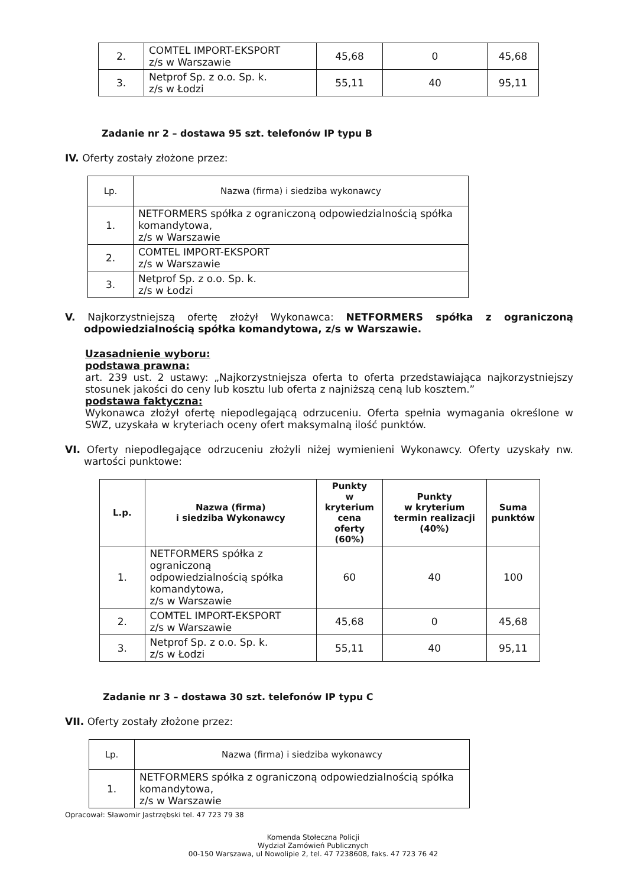| 2. | COMTEL IMPORT-EKSPORT z/s w Warszawie | 45,68 | 0 | 45,68 |
| 3. | Netprof Sp. z o.o. Sp. k. z/s w Łodzi | 55,11 | 40 | 95,11 |
Zadanie nr 2 – dostawa 95 szt. telefonów IP typu B
IV. Oferty zostały złożone przez:
| Lp. | Nazwa (firma) i siedziba wykonawcy |
| 1. | NETFORMERS spółka z ograniczoną odpowiedzialnością spółka komandytowa, z/s w Warszawie |
| 2. | COMTEL IMPORT-EKSPORT z/s w Warszawie |
| 3. | Netprof Sp. z o.o. Sp. k. z/s w Łodzi |
V. Najkorzystniejszą ofertę złożył Wykonawca: NETFORMERS spółka z ograniczoną odpowiedzialnością spółka komandytowa, z/s w Warszawie.
Uzasadnienie wyboru:
podstawa prawna:
art. 239 ust. 2 ustawy: „Najkorzystniejsza oferta to oferta przedstawiająca najkorzystniejszy stosunek jakości do ceny lub kosztu lub oferta z najniższą ceną lub kosztem.”
podstawa faktyczna:
Wykonawca złożył ofertę niepodlegającą odrzuceniu. Oferta spełnia wymagania określone w SWZ, uzyskała w kryteriach oceny ofert maksymalną ilość punktów.
VI. Oferty niepodlegające odrzuceniu złożyli niżej wymienieni Wykonawcy. Oferty uzyskały nw. wartości punktowe:
| L.p. | Nazwa (firma) i siedziba Wykonawcy | Punkty w kryterium cena oferty (60%) | Punkty w kryterium termin realizacji (40%) | Suma punktów |
| --- | --- | --- | --- | --- |
| 1. | NETFORMERS spółka z ograniczoną odpowiedzialnością spółka komandytowa, z/s w Warszawie | 60 | 40 | 100 |
| 2. | COMTEL IMPORT-EKSPORT z/s w Warszawie | 45,68 | 0 | 45,68 |
| 3. | Netprof Sp. z o.o. Sp. k. z/s w Łodzi | 55,11 | 40 | 95,11 |
Zadanie nr 3 – dostawa 30 szt. telefonów IP typu C
VII. Oferty zostały złożone przez:
| Lp. | Nazwa (firma) i siedziba wykonawcy |
| 1. | NETFORMERS spółka z ograniczoną odpowiedzialnością spółka komandytowa, z/s w Warszawie |
Opracował: Sławomir Jastrzębski tel. 47 723 79 38
Komenda Stołeczna Policji
Wydział Zamówień Publicznych
00-150 Warszawa, ul Nowolipie 2, tel. 47 7238608, faks. 47 723 76 42